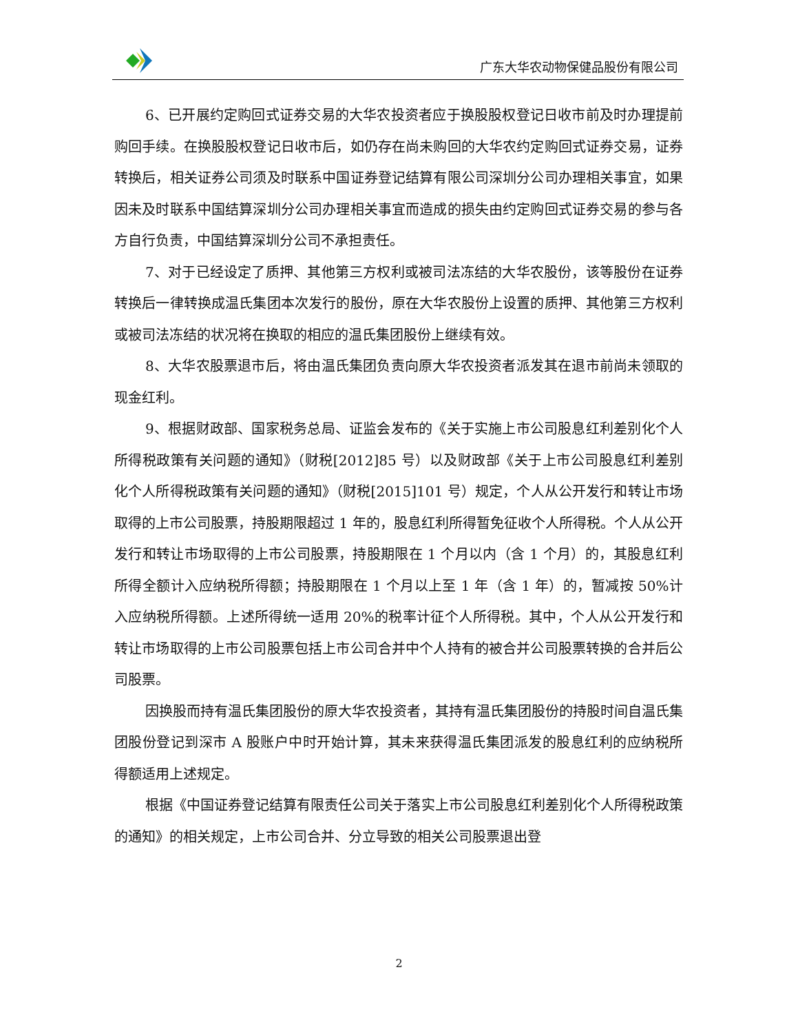广东大华农动物保健品股份有限公司
6、已开展约定购回式证券交易的大华农投资者应于换股股权登记日收市前及时办理提前购回手续。在换股股权登记日收市后，如仍存在尚未购回的大华农约定购回式证券交易，证券转换后，相关证券公司须及时联系中国证券登记结算有限公司深圳分公司办理相关事宜，如果因未及时联系中国结算深圳分公司办理相关事宜而造成的损失由约定购回式证券交易的参与各方自行负责，中国结算深圳分公司不承担责任。
7、对于已经设定了质押、其他第三方权利或被司法冻结的大华农股份，该等股份在证券转换后一律转换成温氏集团本次发行的股份，原在大华农股份上设置的质押、其他第三方权利或被司法冻结的状况将在换取的相应的温氏集团股份上继续有效。
8、大华农股票退市后，将由温氏集团负责向原大华农投资者派发其在退市前尚未领取的现金红利。
9、根据财政部、国家税务总局、证监会发布的《关于实施上市公司股息红利差别化个人所得税政策有关问题的通知》（财税[2012]85 号）以及财政部《关于上市公司股息红利差别化个人所得税政策有关问题的通知》（财税[2015]101 号）规定，个人从公开发行和转让市场取得的上市公司股票，持股期限超过 1 年的，股息红利所得暂免征收个人所得税。个人从公开发行和转让市场取得的上市公司股票，持股期限在 1 个月以内（含 1 个月）的，其股息红利所得全额计入应纳税所得额；持股期限在 1 个月以上至 1 年（含 1 年）的，暂减按 50%计入应纳税所得额。上述所得统一适用 20%的税率计征个人所得税。其中，个人从公开发行和转让市场取得的上市公司股票包括上市公司合并中个人持有的被合并公司股票转换的合并后公司股票。
因换股而持有温氏集团股份的原大华农投资者，其持有温氏集团股份的持股时间自温氏集团股份登记到深市 A 股账户中时开始计算，其未来获得温氏集团派发的股息红利的应纳税所得额适用上述规定。
根据《中国证券登记结算有限责任公司关于落实上市公司股息红利差别化个人所得税政策的通知》的相关规定，上市公司合并、分立导致的相关公司股票退出登
2